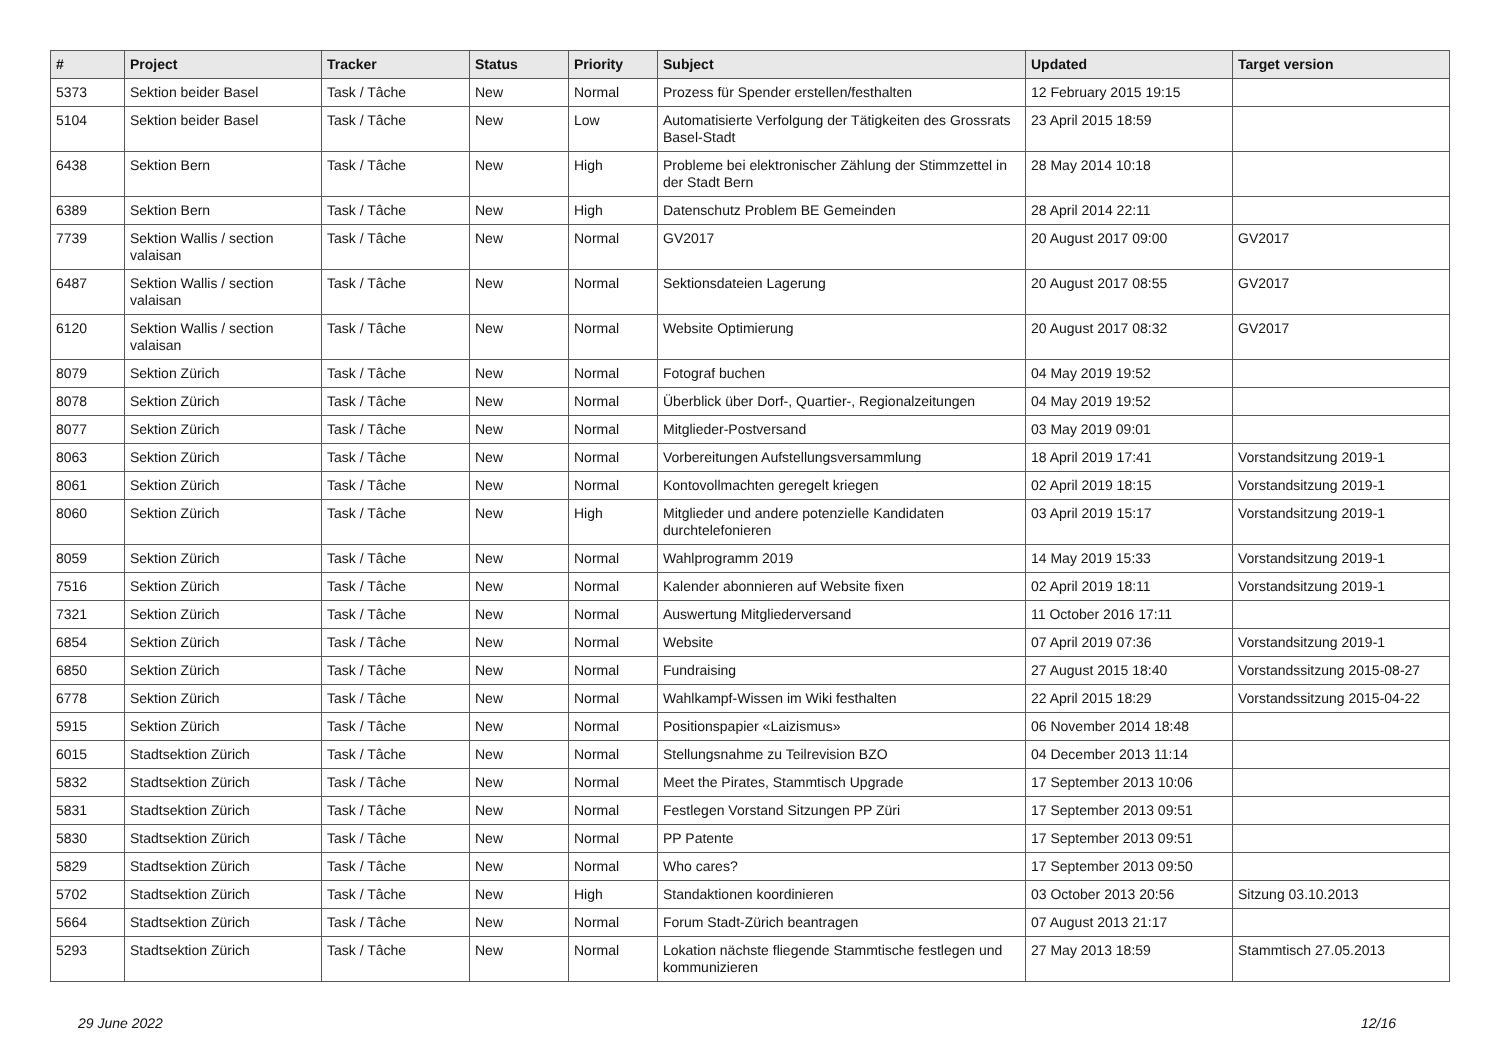| # | Project | Tracker | Status | Priority | Subject | Updated | Target version |
| --- | --- | --- | --- | --- | --- | --- | --- |
| 5373 | Sektion beider Basel | Task / Tâche | New | Normal | Prozess für Spender erstellen/festhalten | 12 February 2015 19:15 | |
| 5104 | Sektion beider Basel | Task / Tâche | New | Low | Automatisierte Verfolgung der Tätigkeiten des Grossrats Basel-Stadt | 23 April 2015 18:59 | |
| 6438 | Sektion Bern | Task / Tâche | New | High | Probleme bei elektronischer Zählung der Stimmzettel in der Stadt Bern | 28 May 2014 10:18 | |
| 6389 | Sektion Bern | Task / Tâche | New | High | Datenschutz Problem BE Gemeinden | 28 April 2014 22:11 | |
| 7739 | Sektion Wallis / section valaisan | Task / Tâche | New | Normal | GV2017 | 20 August 2017 09:00 | GV2017 |
| 6487 | Sektion Wallis / section valaisan | Task / Tâche | New | Normal | Sektionsdateien Lagerung | 20 August 2017 08:55 | GV2017 |
| 6120 | Sektion Wallis / section valaisan | Task / Tâche | New | Normal | Website Optimierung | 20 August 2017 08:32 | GV2017 |
| 8079 | Sektion Zürich | Task / Tâche | New | Normal | Fotograf buchen | 04 May 2019 19:52 | |
| 8078 | Sektion Zürich | Task / Tâche | New | Normal | Überblick über Dorf-, Quartier-, Regionalzeitungen | 04 May 2019 19:52 | |
| 8077 | Sektion Zürich | Task / Tâche | New | Normal | Mitglieder-Postversand | 03 May 2019 09:01 | |
| 8063 | Sektion Zürich | Task / Tâche | New | Normal | Vorbereitungen Aufstellungsversammlung | 18 April 2019 17:41 | Vorstandsitzung 2019-1 |
| 8061 | Sektion Zürich | Task / Tâche | New | Normal | Kontovollmachten geregelt kriegen | 02 April 2019 18:15 | Vorstandsitzung 2019-1 |
| 8060 | Sektion Zürich | Task / Tâche | New | High | Mitglieder und andere potenzielle Kandidaten durchtelefonieren | 03 April 2019 15:17 | Vorstandsitzung 2019-1 |
| 8059 | Sektion Zürich | Task / Tâche | New | Normal | Wahlprogramm 2019 | 14 May 2019 15:33 | Vorstandsitzung 2019-1 |
| 7516 | Sektion Zürich | Task / Tâche | New | Normal | Kalender abonnieren auf Website fixen | 02 April 2019 18:11 | Vorstandsitzung 2019-1 |
| 7321 | Sektion Zürich | Task / Tâche | New | Normal | Auswertung Mitgliederversand | 11 October 2016 17:11 | |
| 6854 | Sektion Zürich | Task / Tâche | New | Normal | Website | 07 April 2019 07:36 | Vorstandsitzung 2019-1 |
| 6850 | Sektion Zürich | Task / Tâche | New | Normal | Fundraising | 27 August 2015 18:40 | Vorstandssitzung 2015-08-27 |
| 6778 | Sektion Zürich | Task / Tâche | New | Normal | Wahlkampf-Wissen im Wiki festhalten | 22 April 2015 18:29 | Vorstandssitzung 2015-04-22 |
| 5915 | Sektion Zürich | Task / Tâche | New | Normal | Positionspapier «Laizismus» | 06 November 2014 18:48 | |
| 6015 | Stadtsektion Zürich | Task / Tâche | New | Normal | Stellungsnahme zu Teilrevision BZO | 04 December 2013 11:14 | |
| 5832 | Stadtsektion Zürich | Task / Tâche | New | Normal | Meet the Pirates, Stammtisch Upgrade | 17 September 2013 10:06 | |
| 5831 | Stadtsektion Zürich | Task / Tâche | New | Normal | Festlegen Vorstand Sitzungen PP Züri | 17 September 2013 09:51 | |
| 5830 | Stadtsektion Zürich | Task / Tâche | New | Normal | PP Patente | 17 September 2013 09:51 | |
| 5829 | Stadtsektion Zürich | Task / Tâche | New | Normal | Who cares? | 17 September 2013 09:50 | |
| 5702 | Stadtsektion Zürich | Task / Tâche | New | High | Standaktionen koordinieren | 03 October 2013 20:56 | Sitzung 03.10.2013 |
| 5664 | Stadtsektion Zürich | Task / Tâche | New | Normal | Forum Stadt-Zürich beantragen | 07 August 2013 21:17 | |
| 5293 | Stadtsektion Zürich | Task / Tâche | New | Normal | Lokation nächste fliegende Stammtische festlegen und kommunizieren | 27 May 2013 18:59 | Stammtisch 27.05.2013 |
29 June 2022 12/16